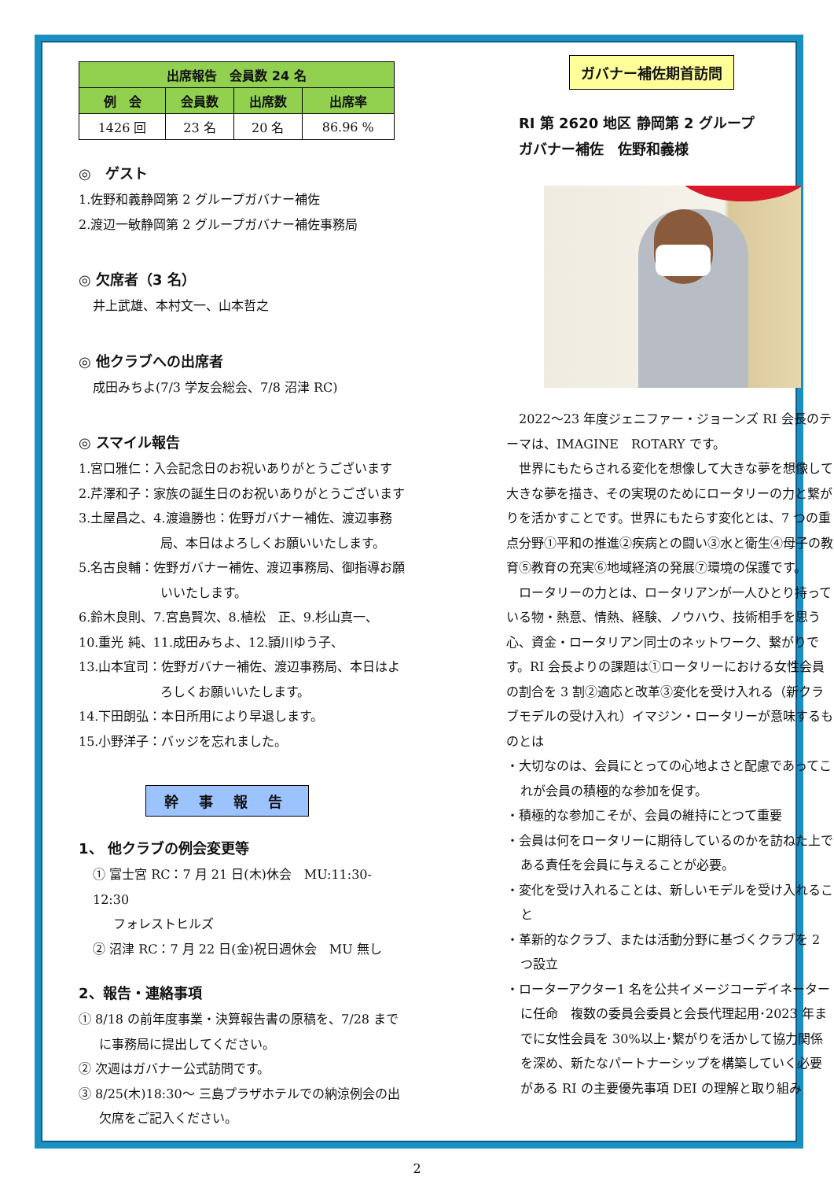| 出席報告 会員数 24 名 | | | |
| --- | --- | --- | --- |
| 例 会 | 会員数 | 出席数 | 出席率 |
| 1426 回 | 23 名 | 20 名 | 86.96 % |
◎　ゲスト
1.佐野和義静岡第 2 グループガバナー補佐
2.渡辺一敏静岡第 2 グループガバナー補佐事務局
◎ 欠席者（3 名）
井上武雄、本村文一、山本哲之
◎ 他クラブへの出席者
成田みちよ(7/3 学友会総会、7/8 沼津 RC)
◎ スマイル報告
1.宮口雅仁：入会記念日のお祝いありがとうございます
2.芹澤和子：家族の誕生日のお祝いありがとうございます
3.土屋昌之、4.渡邉勝也：佐野ガバナー補佐、渡辺事務局、本日はよろしくお願いいたします。
5.名古良輔：佐野ガバナー補佐、渡辺事務局、御指導お願いいたします。
6.鈴木良則、7.宮島賢次、8.植松　正、9.杉山真一、
10.重光 純、11.成田みちよ、12.頴川ゆう子、
13.山本宜司：佐野ガバナー補佐、渡辺事務局、本日はよろしくお願いいたします。
14.下田朗弘：本日所用により早退します。
15.小野洋子：バッジを忘れました。
幹 事 報 告
1、 他クラブの例会変更等
① 富士宮 RC：7 月 21 日(木)休会　MU:11:30-12:30
フォレストヒルズ
② 沼津 RC：7 月 22 日(金)祝日週休会　MU 無し
2、報告・連絡事項
① 8/18 の前年度事業・決算報告書の原稿を、7/28 までに事務局に提出してください。
② 次週はガバナー公式訪問です。
③ 8/25(木)18:30～ 三島プラザホテルでの納涼例会の出欠席をご記入ください。
ガバナー補佐期首訪問
RI 第 2620 地区 静岡第 2 グループ
ガバナー補佐　佐野和義様
　2022～23 年度ジェニファー・ジョーンズ RI 会長のテーマは、IMAGINE　ROTARY です。
　世界にもたらされる変化を想像して大きな夢を想像して大きな夢を描き、その実現のためにロータリーの力と繋がりを活かすことです。世界にもたらす変化とは、7 つの重点分野①平和の推進②疾病との闘い③水と衛生④母子の教育⑤教育の充実⑥地域経済の発展⑦環境の保護です。
　ロータリーの力とは、ロータリアンが一人ひとり持っている物・熱意、情熱、経験、ノウハウ、技術相手を思う心、資金・ロータリアン同士のネットワーク、繋がりです。RI 会長よりの課題は①ロータリーにおける女性会員の割合を 3 割②適応と改革③変化を受け入れる（新クラブモデルの受け入れ）イマジン・ロータリーが意味するものとは
・大切なのは、会員にとっての心地よさと配慮であってこれが会員の積極的な参加を促す。
・積極的な参加こそが、会員の維持にとつて重要
・会員は何をロータリーに期待しているのかを訪ねた上である責任を会員に与えることが必要。
・変化を受け入れることは、新しいモデルを受け入れること
・革新的なクラブ、または活動分野に基づくクラブを 2 つ設立
・ローターアクター1 名を公共イメージコーデイネーターに任命　複数の委員会委員と会長代理起用･2023 年までに女性会員を 30%以上･繋がりを活かして協力関係を深め、新たなパートナーシップを構築していく必要がある RI の主要優先事項 DEI の理解と取り組み
2